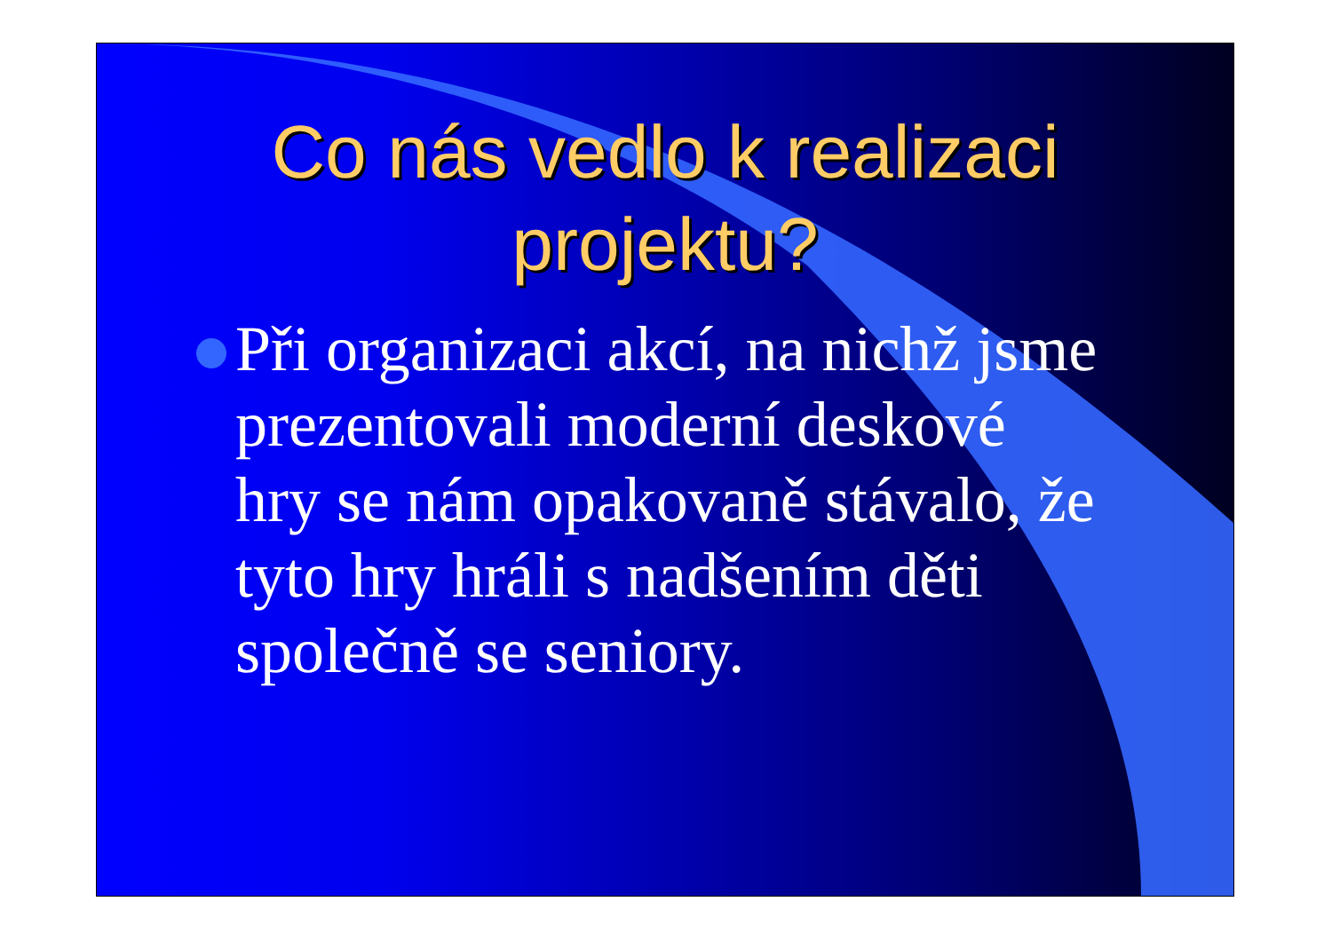Co nás vedlo k realizaci
projektu?
Při organizaci akcí, na nichž jsme prezentovali moderní deskové hry se nám opakovaně stávalo, že tyto hry hráli s nadšením děti společně se seniory.